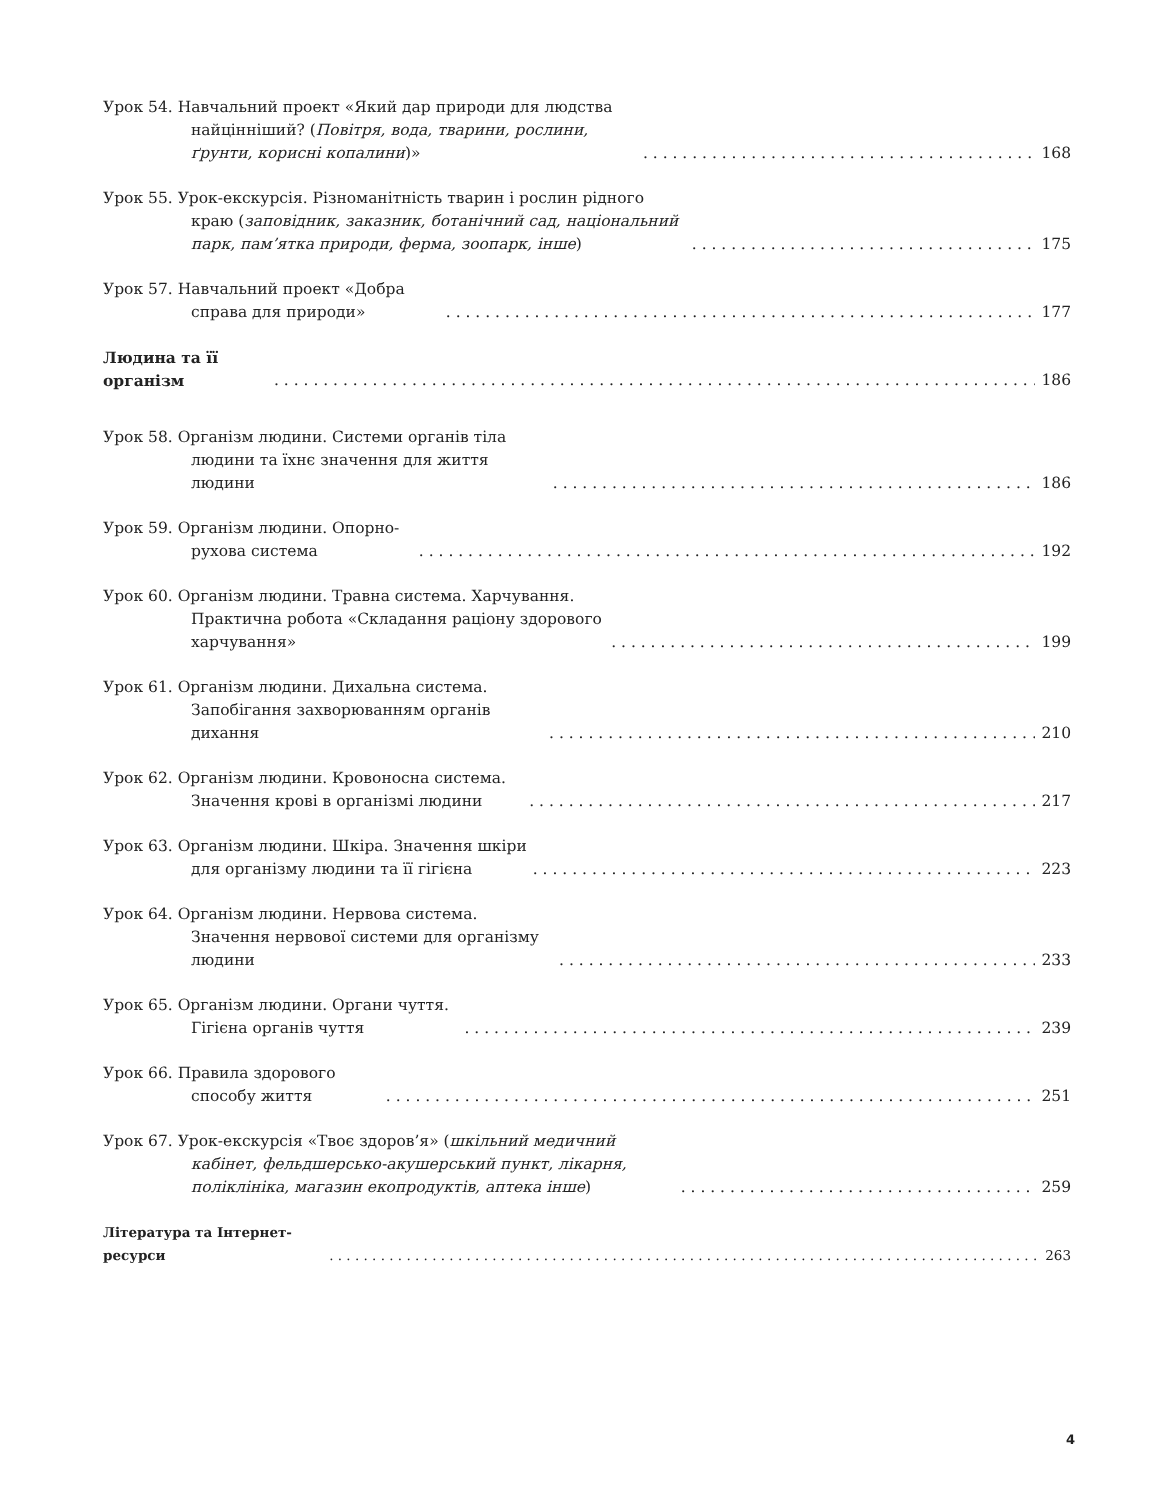Урок 54. Навчальний проект «Який дар природи для людства найцінніший? (Повітря, вода, тварини, рослини, ґрунти, корисні копалини)» 168
Урок 55. Урок-екскурсія. Різноманітність тварин і рослин рідного краю (заповідник, заказник, ботанічний сад, національний парк, пам’ятка природи, ферма, зоопарк, інше) 175
Урок 57. Навчальний проект «Добра справа для природи» 177
Людина та її організм 186
Урок 58. Організм людини. Системи органів тіла людини та їхнє значення для життя людини 186
Урок 59. Організм людини. Опорно-рухова система 192
Урок 60. Організм людини. Травна система. Харчування. Практична робота «Складання раціону здорового харчування» 199
Урок 61. Організм людини. Дихальна система. Запобігання захворюванням органів дихання 210
Урок 62. Організм людини. Кровоносна система. Значення крові в організмі людини 217
Урок 63. Організм людини. Шкіра. Значення шкіри для організму людини та її гігієна 223
Урок 64. Організм людини. Нервова система. Значення нервової системи для організму людини 233
Урок 65. Організм людини. Органи чуття. Гігієна органів чуття 239
Урок 66. Правила здорового способу життя 251
Урок 67. Урок-екскурсія «Твоє здоров’я» (шкільний медичний кабінет, фельдшерсько-акушерський пункт, лікарня, поліклініка, магазин екопродуктів, аптека інше) 259
Література та Інтернет-ресурси 263
4